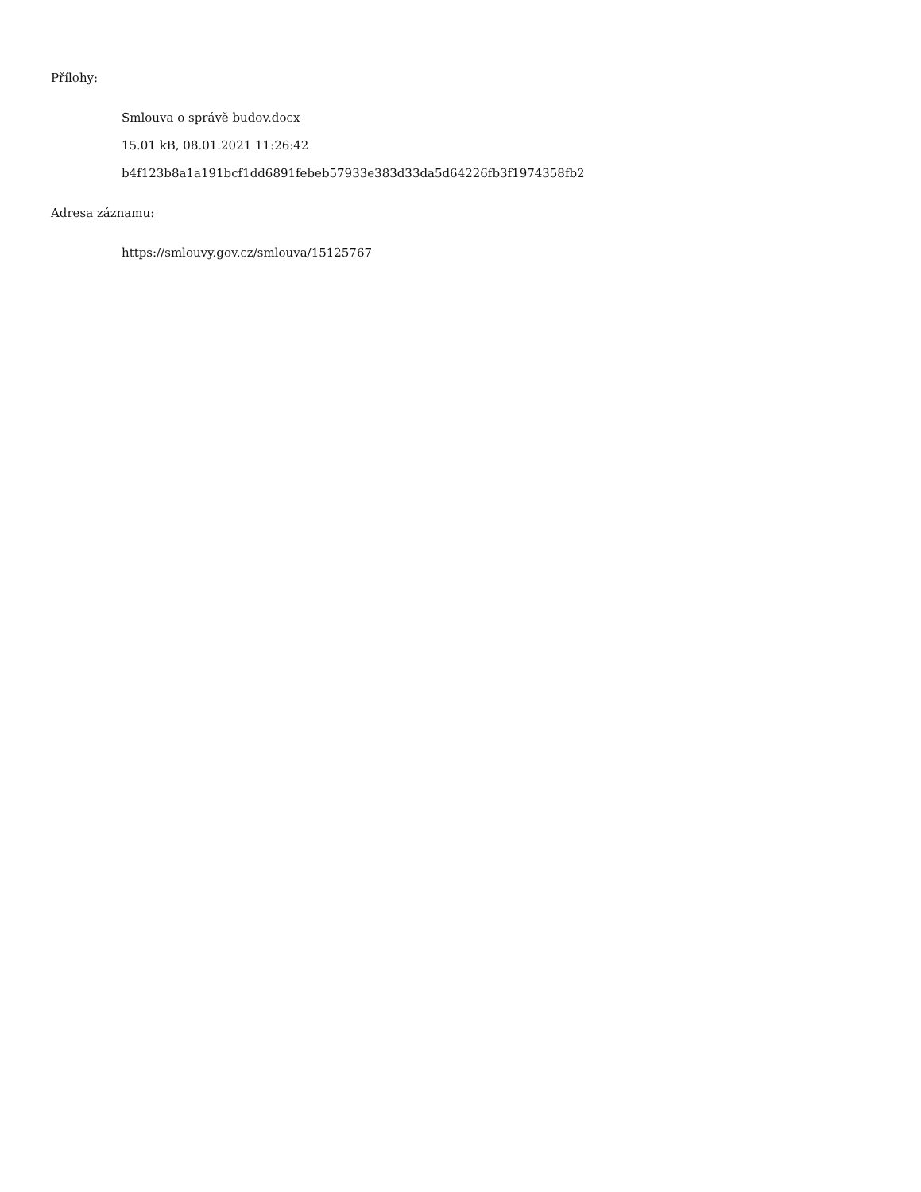Přílohy:
Smlouva o správě budov.docx
15.01 kB, 08.01.2021 11:26:42
b4f123b8a1a191bcf1dd6891febeb57933e383d33da5d64226fb3f1974358fb2
Adresa záznamu:
https://smlouvy.gov.cz/smlouva/15125767